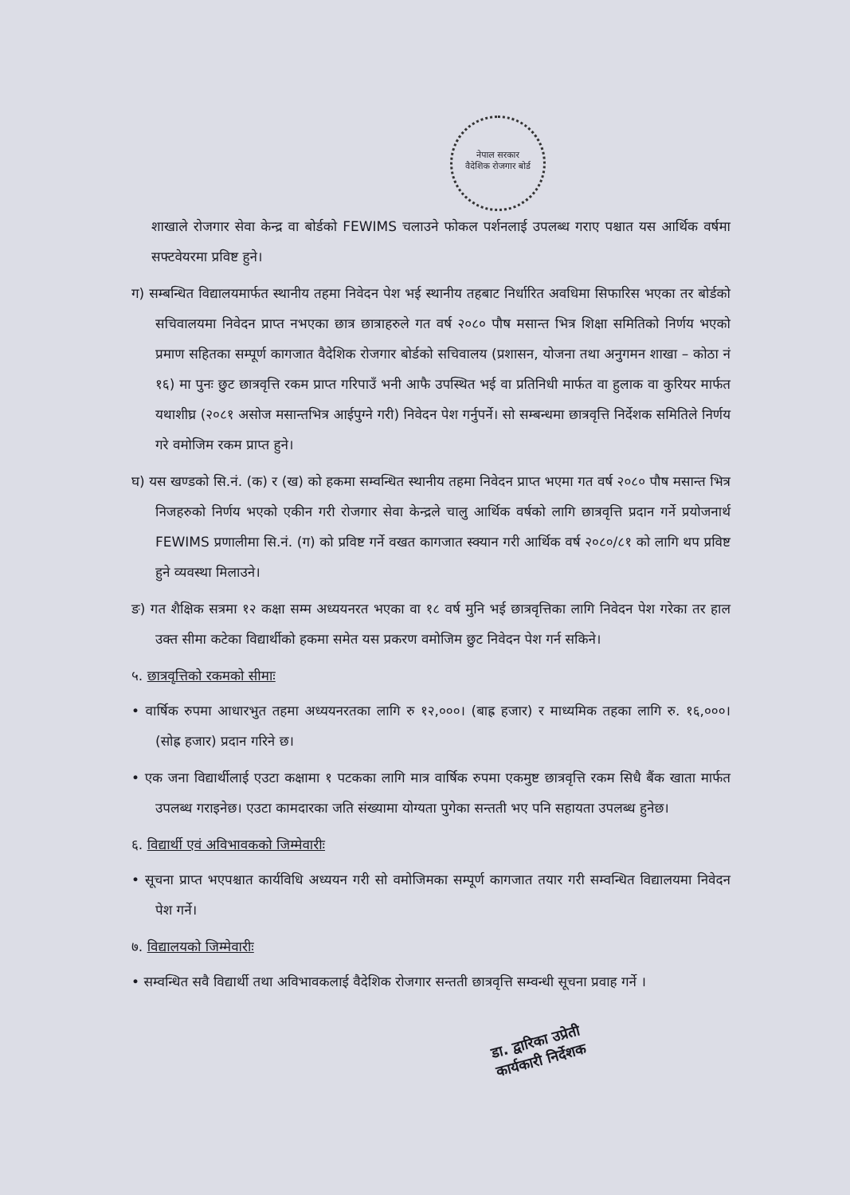नेपाल सरकार
वैदेशिक रोजगार बोर्ड
शाखाले रोजगार सेवा केन्द्र वा बोर्डको FEWIMS चलाउने फोकल पर्शनलाई उपलब्ध गराए पश्चात यस आर्थिक वर्षमा सफ्टवेयरमा प्रविष्ट हुने।
ग) सम्बन्धित विद्यालयमार्फत स्थानीय तहमा निवेदन पेश भई स्थानीय तहबाट निर्धारित अवधिमा सिफारिस भएका तर बोर्डको सचिवालयमा निवेदन प्राप्त नभएका छात्र छात्राहरुले गत वर्ष २०८० पौष मसान्त भित्र शिक्षा समितिको निर्णय भएको प्रमाण सहितका सम्पूर्ण कागजात वैदेशिक रोजगार बोर्डको सचिवालय (प्रशासन, योजना तथा अनुगमन शाखा – कोठा नं १६) मा पुनः छुट छात्रवृत्ति रकम प्राप्त गरिपाउँ भनी आफै उपस्थित भई वा प्रतिनिधी मार्फत वा हुलाक वा कुरियर मार्फत यथाशीघ्र (२०८१ असोज मसान्तभित्र आईपुग्ने गरी) निवेदन पेश गर्नुपर्ने। सो सम्बन्धमा छात्रवृत्ति निर्देशक समितिले निर्णय गरे वमोजिम रकम प्राप्त हुने।
घ) यस खण्डको सि.नं. (क) र (ख) को हकमा सम्वन्धित स्थानीय तहमा निवेदन प्राप्त भएमा गत वर्ष २०८० पौष मसान्त भित्र निजहरुको निर्णय भएको एकीन गरी रोजगार सेवा केन्द्रले चालु आर्थिक वर्षको लागि छात्रवृत्ति प्रदान गर्ने प्रयोजनार्थ FEWIMS प्रणालीमा सि.नं. (ग) को प्रविष्ट गर्ने वखत कागजात स्क्यान गरी आर्थिक वर्ष २०८०/८१ को लागि थप प्रविष्ट हुने व्यवस्था मिलाउने।
ङ) गत शैक्षिक सत्रमा १२ कक्षा सम्म अध्ययनरत भएका वा १८ वर्ष मुनि भई छात्रवृत्तिका लागि निवेदन पेश गरेका तर हाल उक्त सीमा कटेका विद्यार्थीको हकमा समेत यस प्रकरण वमोजिम छुट निवेदन पेश गर्न सकिने।
५. छात्रवृत्तिको रकमको सीमाः
• वार्षिक रुपमा आधारभुत तहमा अध्ययनरतका लागि रु १२,०००। (बाह्र हजार) र माध्यमिक तहका लागि रु. १६,०००। (सोह्र हजार) प्रदान गरिने छ।
• एक जना विद्यार्थीलाई एउटा कक्षामा १ पटकका लागि मात्र वार्षिक रुपमा एकमुष्ट छात्रवृत्ति रकम सिधै बैंक खाता मार्फत उपलब्ध गराइनेछ। एउटा कामदारका जति संख्यामा योग्यता पुगेका सन्तती भए पनि सहायता उपलब्ध हुनेछ।
६. विद्यार्थी एवं अविभावकको जिम्मेवारीः
• सूचना प्राप्त भएपश्चात कार्यविधि अध्ययन गरी सो वमोजिमका सम्पूर्ण कागजात तयार गरी सम्वन्धित विद्यालयमा निवेदन पेश गर्ने।
७. विद्यालयको जिम्मेवारीः
• सम्वन्धित सवै विद्यार्थी तथा अविभावकलाई वैदेशिक रोजगार सन्तती छात्रवृत्ति सम्वन्धी सूचना प्रवाह गर्ने ।
डा. द्वारिका उप्रेती
कार्यकारी निर्देशक